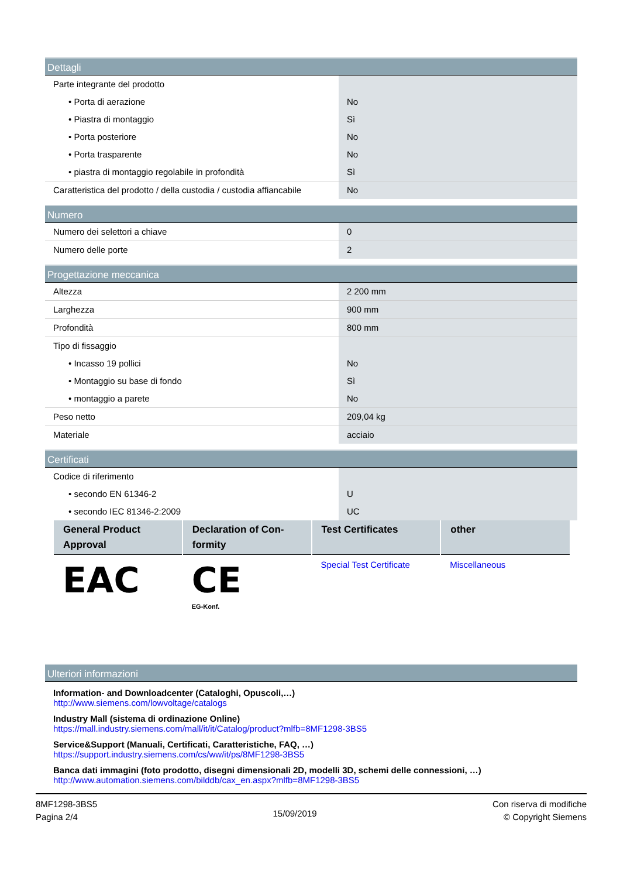| Dettagli | |
| --- | --- |
| Parte integrante del prodotto | |
| • Porta di aerazione | No |
| • Piastra di montaggio | Sì |
| • Porta posteriore | No |
| • Porta trasparente | No |
| • piastra di montaggio regolabile in profondità | Sì |
| Caratteristica del prodotto / della custodia / custodia affiancabile | No |
| Numero | |
| --- | --- |
| Numero dei selettori a chiave | 0 |
| Numero delle porte | 2 |
| Progettazione meccanica | |
| --- | --- |
| Altezza | 2 200 mm |
| Larghezza | 900 mm |
| Profondità | 800 mm |
| Tipo di fissaggio | |
| • Incasso 19 pollici | No |
| • Montaggio su base di fondo | Sì |
| • montaggio a parete | No |
| Peso netto | 209,04 kg |
| Materiale | acciaio |
| Certificati | |
| --- | --- |
| Codice di riferimento | |
| • secondo EN 61346-2 | U |
| • secondo IEC 81346-2:2009 | UC |
| General Product Approval | Declaration of Con-formity | Test Certificates | other |
| --- | --- | --- | --- |
| EAC | CE EG-Konf. | Special Test Certificate | Miscellaneous |
| Ulteriori informazioni |
| --- |
Information- and Downloadcenter (Cataloghi, Opuscoli,…)
http://www.siemens.com/lowvoltage/catalogs
Industry Mall (sistema di ordinazione Online)
https://mall.industry.siemens.com/mall/it/it/Catalog/product?mlfb=8MF1298-3BS5
Service&Support (Manuali, Certificati, Caratteristiche, FAQ, …)
https://support.industry.siemens.com/cs/ww/it/ps/8MF1298-3BS5
Banca dati immagini (foto prodotto, disegni dimensionali 2D, modelli 3D, schemi delle connessioni, …)
http://www.automation.siemens.com/bilddb/cax_en.aspx?mlfb=8MF1298-3BS5
8MF1298-3BS5
Pagina 2/4
15/09/2019
Con riserva di modifiche
© Copyright Siemens